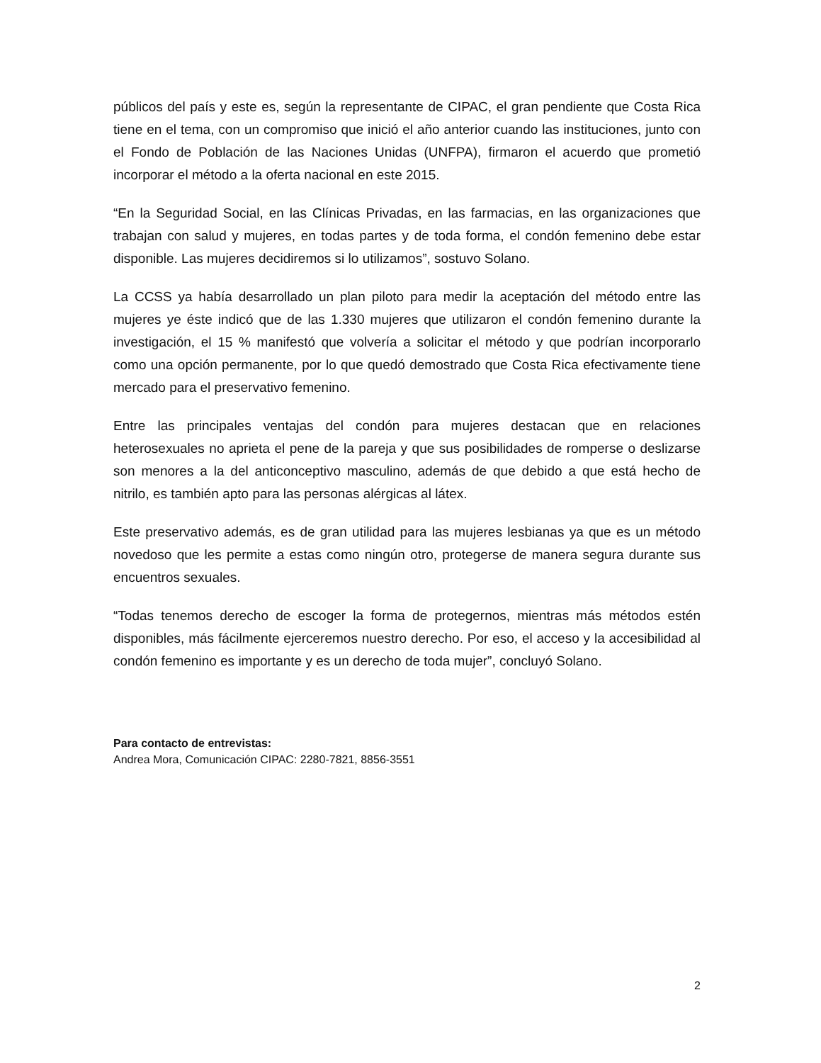públicos del país y este es, según la representante de CIPAC, el gran pendiente que Costa Rica tiene en el tema, con un compromiso que inició el año anterior cuando las instituciones, junto con el Fondo de Población de las Naciones Unidas (UNFPA), firmaron el acuerdo que prometió incorporar el método a la oferta nacional en este 2015.
“En la Seguridad Social, en las Clínicas Privadas, en las farmacias, en las organizaciones que trabajan con salud y mujeres, en todas partes y de toda forma, el condón femenino debe estar disponible. Las mujeres decidiremos si lo utilizamos”, sostuvo Solano.
La CCSS ya había desarrollado un plan piloto para medir la aceptación del método entre las mujeres ye éste indicó que de las 1.330 mujeres que utilizaron el condón femenino durante la investigación, el 15 % manifestó que volvería a solicitar el método y que podrían incorporarlo como una opción permanente, por lo que quedó demostrado que Costa Rica efectivamente tiene mercado para el preservativo femenino.
Entre las principales ventajas del condón para mujeres destacan que en relaciones heterosexuales no aprieta el pene de la pareja y que sus posibilidades de romperse o deslizarse son menores a la del anticonceptivo masculino, además de que debido a que está hecho de nitrilo, es también apto para las personas alérgicas al látex.
Este preservativo además, es de gran utilidad para las mujeres lesbianas ya que es un método novedoso que les permite a estas como ningún otro, protegerse de manera segura durante sus encuentros sexuales.
“Todas tenemos derecho de escoger la forma de protegernos, mientras más métodos estén disponibles, más fácilmente ejerceremos nuestro derecho. Por eso, el acceso y la accesibilidad al condón femenino es importante y es un derecho de toda mujer”, concluyó Solano.
Para contacto de entrevistas:
Andrea Mora, Comunicación CIPAC: 2280-7821, 8856-3551
2